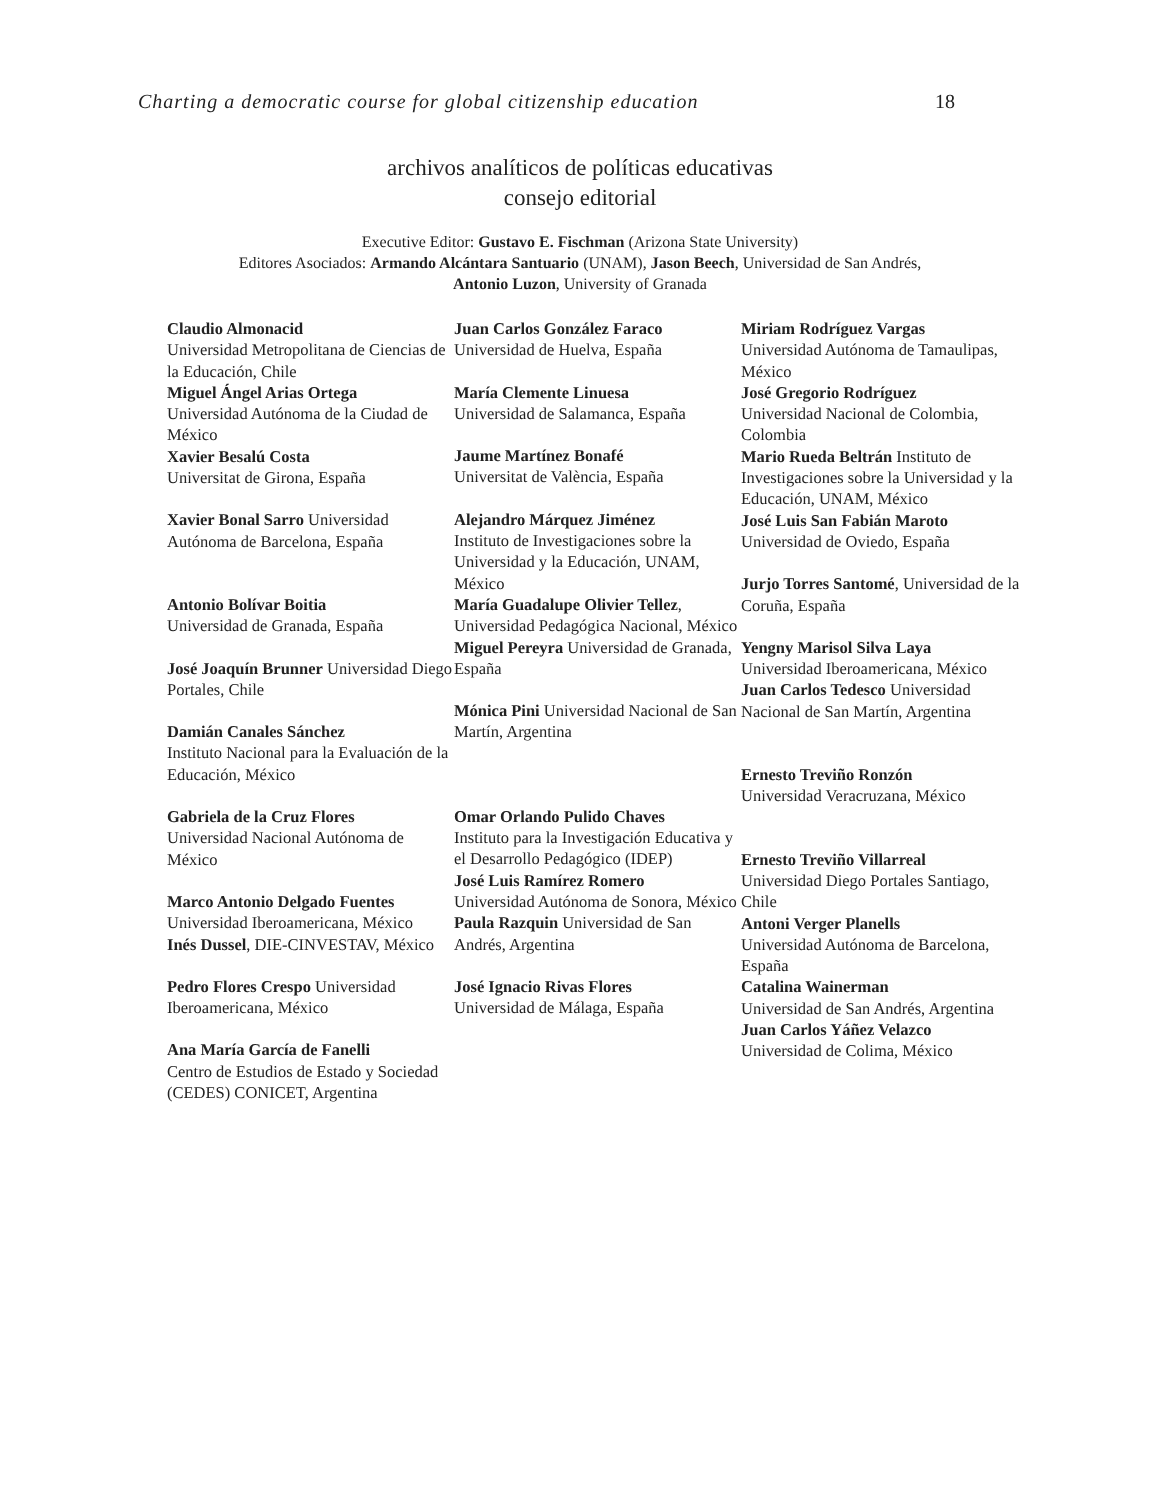Charting a democratic course for global citizenship education 18
archivos analíticos de políticas educativas
consejo editorial
Executive Editor: Gustavo E. Fischman (Arizona State University)
Editores Asociados: Armando Alcántara Santuario (UNAM), Jason Beech, Universidad de San Andrés,
Antonio Luzon, University of Granada
Claudio Almonacid
Universidad Metropolitana de Ciencias de la Educación, Chile
Miguel Ángel Arias Ortega
Universidad Autónoma de la Ciudad de México
Xavier Besalú Costa
Universitat de Girona, España
Xavier Bonal Sarro Universidad Autónoma de Barcelona, España
Antonio Bolívar Boitia
Universidad de Granada, España
José Joaquín Brunner Universidad Diego Portales, Chile
Damián Canales Sánchez
Instituto Nacional para la Evaluación de la Educación, México
Gabriela de la Cruz Flores
Universidad Nacional Autónoma de México
Marco Antonio Delgado Fuentes
Universidad Iberoamericana, México
Inés Dussel, DIE-CINVESTAV, México
Pedro Flores Crespo Universidad Iberoamericana, México
Ana María García de Fanelli
Centro de Estudios de Estado y Sociedad (CEDES) CONICET, Argentina
Juan Carlos González Faraco
Universidad de Huelva, España
María Clemente Linuesa
Universidad de Salamanca, España
Jaume Martínez Bonafé
Universitat de València, España
Alejandro Márquez Jiménez
Instituto de Investigaciones sobre la Universidad y la Educación, UNAM, México
María Guadalupe Olivier Tellez, Universidad Pedagógica Nacional, México
Miguel Pereyra Universidad de Granada, España
Mónica Pini Universidad Nacional de San Martín, Argentina
Omar Orlando Pulido Chaves
Instituto para la Investigación Educativa y el Desarrollo Pedagógico (IDEP)
José Luis Ramírez Romero
Universidad Autónoma de Sonora, México
Paula Razquin Universidad de San Andrés, Argentina
José Ignacio Rivas Flores
Universidad de Málaga, España
Miriam Rodríguez Vargas
Universidad Autónoma de Tamaulipas, México
José Gregorio Rodríguez
Universidad Nacional de Colombia, Colombia
Mario Rueda Beltrán Instituto de Investigaciones sobre la Universidad y la Educación, UNAM, México
José Luis San Fabián Maroto
Universidad de Oviedo, España
Jurjo Torres Santomé, Universidad de la Coruña, España
Yengny Marisol Silva Laya
Universidad Iberoamericana, México
Juan Carlos Tedesco Universidad Nacional de San Martín, Argentina
Ernesto Treviño Ronzón
Universidad Veracruzana, México
Ernesto Treviño Villarreal
Universidad Diego Portales Santiago, Chile
Antoni Verger Planells
Universidad Autónoma de Barcelona, España
Catalina Wainerman
Universidad de San Andrés, Argentina
Juan Carlos Yáñez Velazco
Universidad de Colima, México